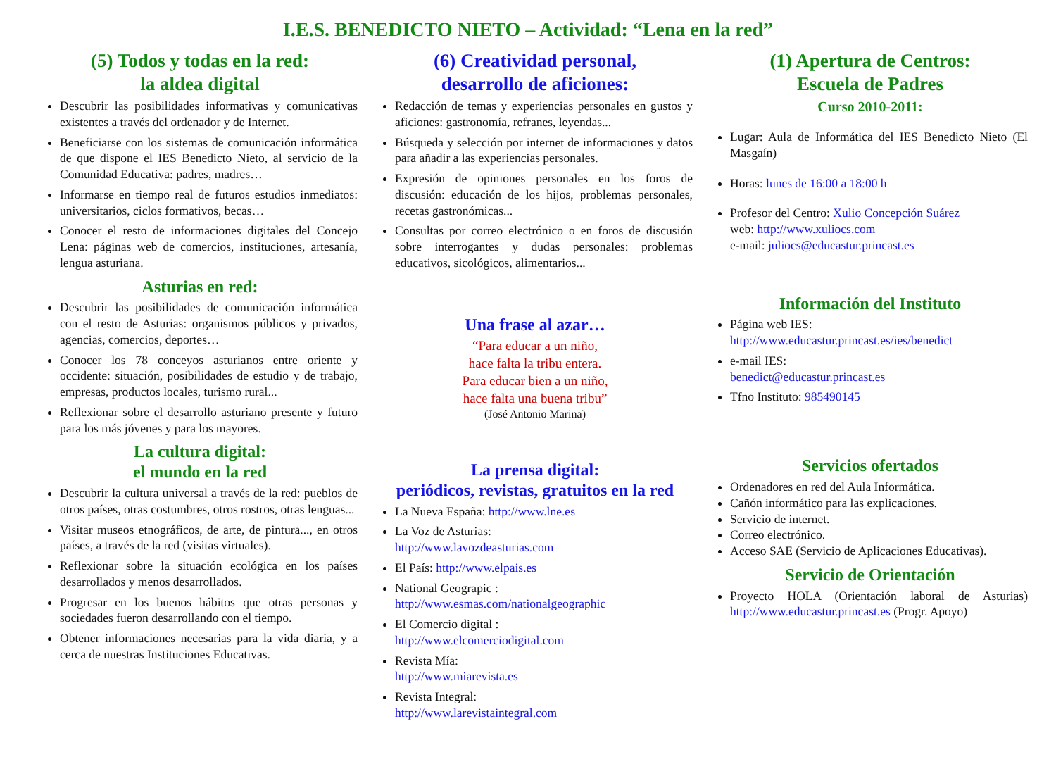I.E.S. BENEDICTO NIETO – Actividad: “Lena en la red”
(5) Todos y todas en la red:
la aldea digital
Descubrir las posibilidades informativas y comunicativas existentes a través del ordenador y de Internet.
Beneficiarse con los sistemas de comunicación informática de que dispone el IES Benedicto Nieto, al servicio de la Comunidad Educativa: padres, madres…
Informarse en tiempo real de futuros estudios inmediatos: universitarios, ciclos formativos, becas…
Conocer el resto de informaciones digitales del Concejo Lena: páginas web de comercios, instituciones, artesanía, lengua asturiana.
Asturias en red:
Descubrir las posibilidades de comunicación informática con el resto de Asturias: organismos públicos y privados, agencias, comercios, deportes…
Conocer los 78 conceyos asturianos entre oriente y occidente: situación, posibilidades de estudio y de trabajo, empresas, productos locales, turismo rural...
Reflexionar sobre el desarrollo asturiano presente y futuro para los más jóvenes y para los mayores.
La cultura digital:
el mundo en la red
Descubrir la cultura universal a través de la red: pueblos de otros países, otras costumbres, otros rostros, otras lenguas...
Visitar museos etnográficos, de arte, de pintura..., en otros países, a través de la red (visitas virtuales).
Reflexionar sobre la situación ecológica en los países desarrollados y menos desarrollados.
Progresar en los buenos hábitos que otras personas y sociedades fueron desarrollando con el tiempo.
Obtener informaciones necesarias para la vida diaria, y a cerca de nuestras Instituciones Educativas.
(6) Creatividad personal,
desarrollo de aficiones:
Redacción de temas y experiencias personales en gustos y aficiones: gastronomía, refranes, leyendas...
Búsqueda y selección por internet de informaciones y datos para añadir a las experiencias personales.
Expresión de opiniones personales en los foros de discusión: educación de los hijos, problemas personales, recetas gastronómicas...
Consultas por correo electrónico o en foros de discusión sobre interrogantes y dudas personales: problemas educativos, sicológicos, alimentarios...
Una frase al azar…
“Para educar a un niño,
hace falta la tribu entera.
Para educar bien a un niño,
hace falta una buena tribu”
(José Antonio Marina)
La prensa digital:
periódicos, revistas, gratuitos en la red
La Nueva España: http://www.lne.es
La Voz de Asturias:
http://www.lavozdeasturias.com
El País: http://www.elpais.es
National Geograpic :
http://www.esmas.com/nationalgeographic
El Comercio digital :
http://www.elcomerciodigital.com
Revista Mía:
http://www.miarevista.es
Revista Integral:
http://www.larevistaintegral.com
(1) Apertura de Centros:
Escuela de Padres
Curso 2010-2011:
Lugar: Aula de Informática del IES Benedicto Nieto (El Masgaín)
Horas: lunes de 16:00 a 18:00 h
Profesor del Centro: Xulio Concepción Suárez
web: http://www.xuliocs.com
e-mail: juliocs@educastur.princast.es
Información del Instituto
Página web IES:
http://www.educastur.princast.es/ies/benedict
e-mail IES:
benedict@educastur.princast.es
Tfno Instituto: 985490145
Servicios ofertados
Ordenadores en red del Aula Informática.
Cañón informático para las explicaciones.
Servicio de internet.
Correo electrónico.
Acceso SAE (Servicio de Aplicaciones Educativas).
Servicio de Orientación
Proyecto HOLA (Orientación laboral de Asturias) http://www.educastur.princast.es (Progr. Apoyo)